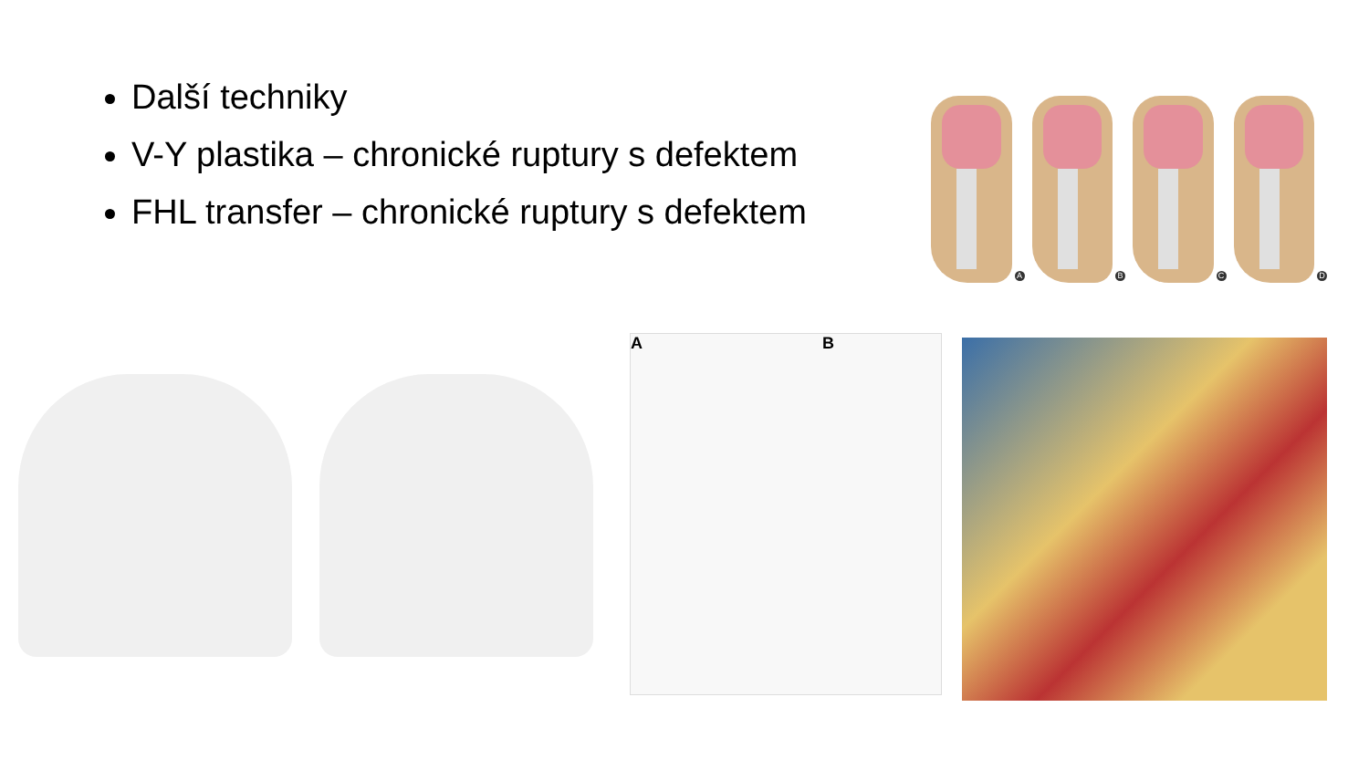Další techniky
V-Y plastika – chronické ruptury s defektem
FHL transfer – chronické ruptury s defektem
A
B
C
D
A B